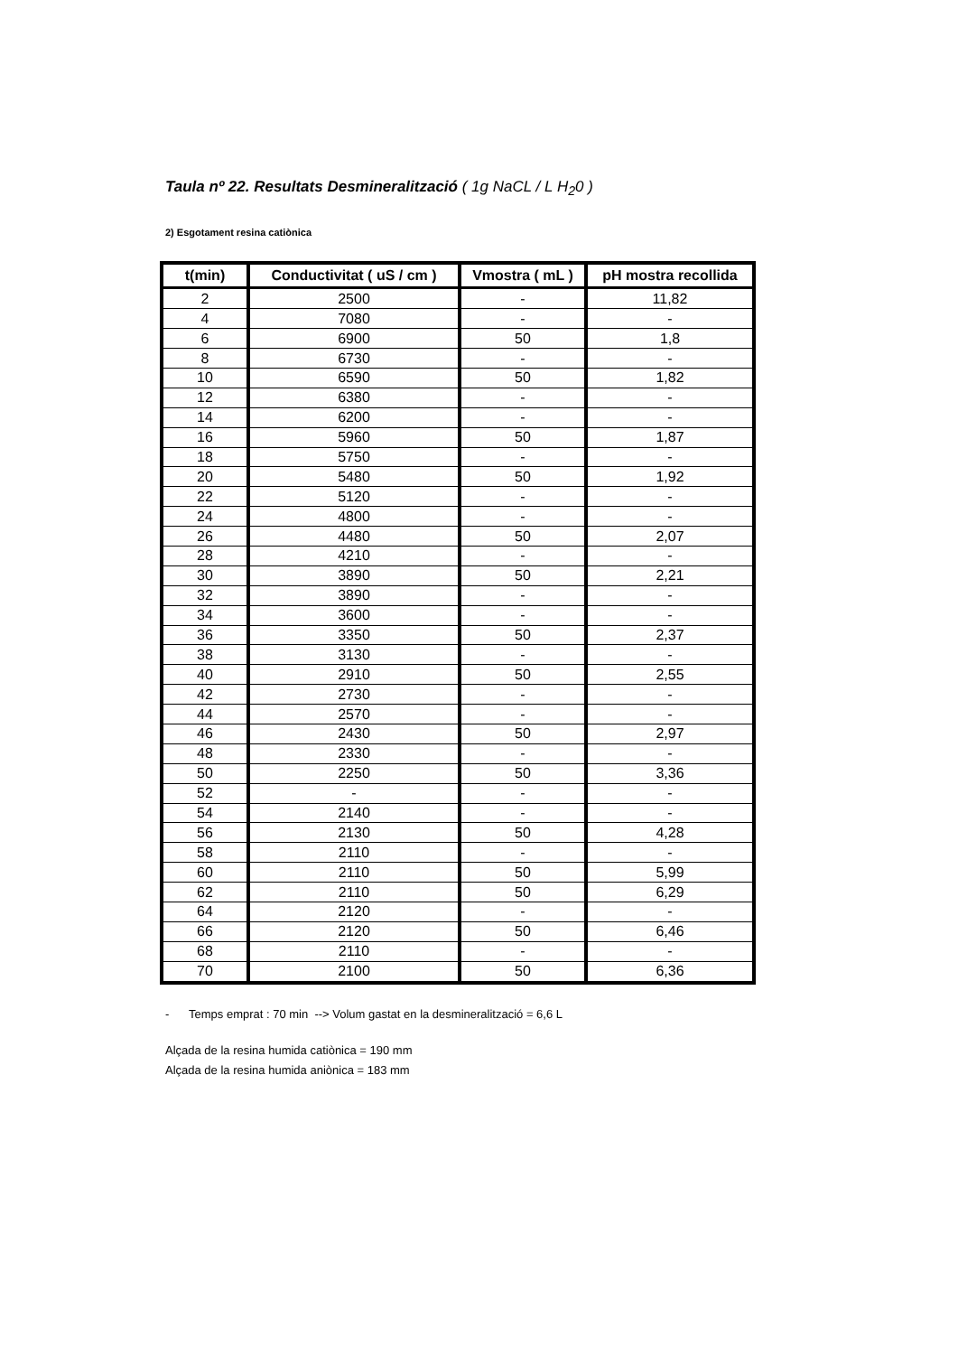Taula nº 22. Resultats Desmineralització ( 1g NaCL / L H<sub>2</sub>0 )
2) Esgotament resina catiònica
| t(min) | Conductivitat ( uS / cm ) | Vmostra ( mL ) | pH mostra recollida |
| --- | --- | --- | --- |
| 2 | 2500 | - | 11,82 |
| 4 | 7080 | - | - |
| 6 | 6900 | 50 | 1,8 |
| 8 | 6730 | - | - |
| 10 | 6590 | 50 | 1,82 |
| 12 | 6380 | - | - |
| 14 | 6200 | - | - |
| 16 | 5960 | 50 | 1,87 |
| 18 | 5750 | - | - |
| 20 | 5480 | 50 | 1,92 |
| 22 | 5120 | - | - |
| 24 | 4800 | - | - |
| 26 | 4480 | 50 | 2,07 |
| 28 | 4210 | - | - |
| 30 | 3890 | 50 | 2,21 |
| 32 | 3890 | - | - |
| 34 | 3600 | - | - |
| 36 | 3350 | 50 | 2,37 |
| 38 | 3130 | - | - |
| 40 | 2910 | 50 | 2,55 |
| 42 | 2730 | - | - |
| 44 | 2570 | - | - |
| 46 | 2430 | 50 | 2,97 |
| 48 | 2330 | - | - |
| 50 | 2250 | 50 | 3,36 |
| 52 | - | - | - |
| 54 | 2140 | - | - |
| 56 | 2130 | 50 | 4,28 |
| 58 | 2110 | - | - |
| 60 | 2110 | 50 | 5,99 |
| 62 | 2110 | 50 | 6,29 |
| 64 | 2120 | - | - |
| 66 | 2120 | 50 | 6,46 |
| 68 | 2110 | - | - |
| 70 | 2100 | 50 | 6,36 |
- Temps emprat : 70 min --> Volum gastat en la desmineralització = 6,6 L
Alçada de la resina humida catiònica = 190 mm
Alçada de la resina humida aniònica = 183 mm